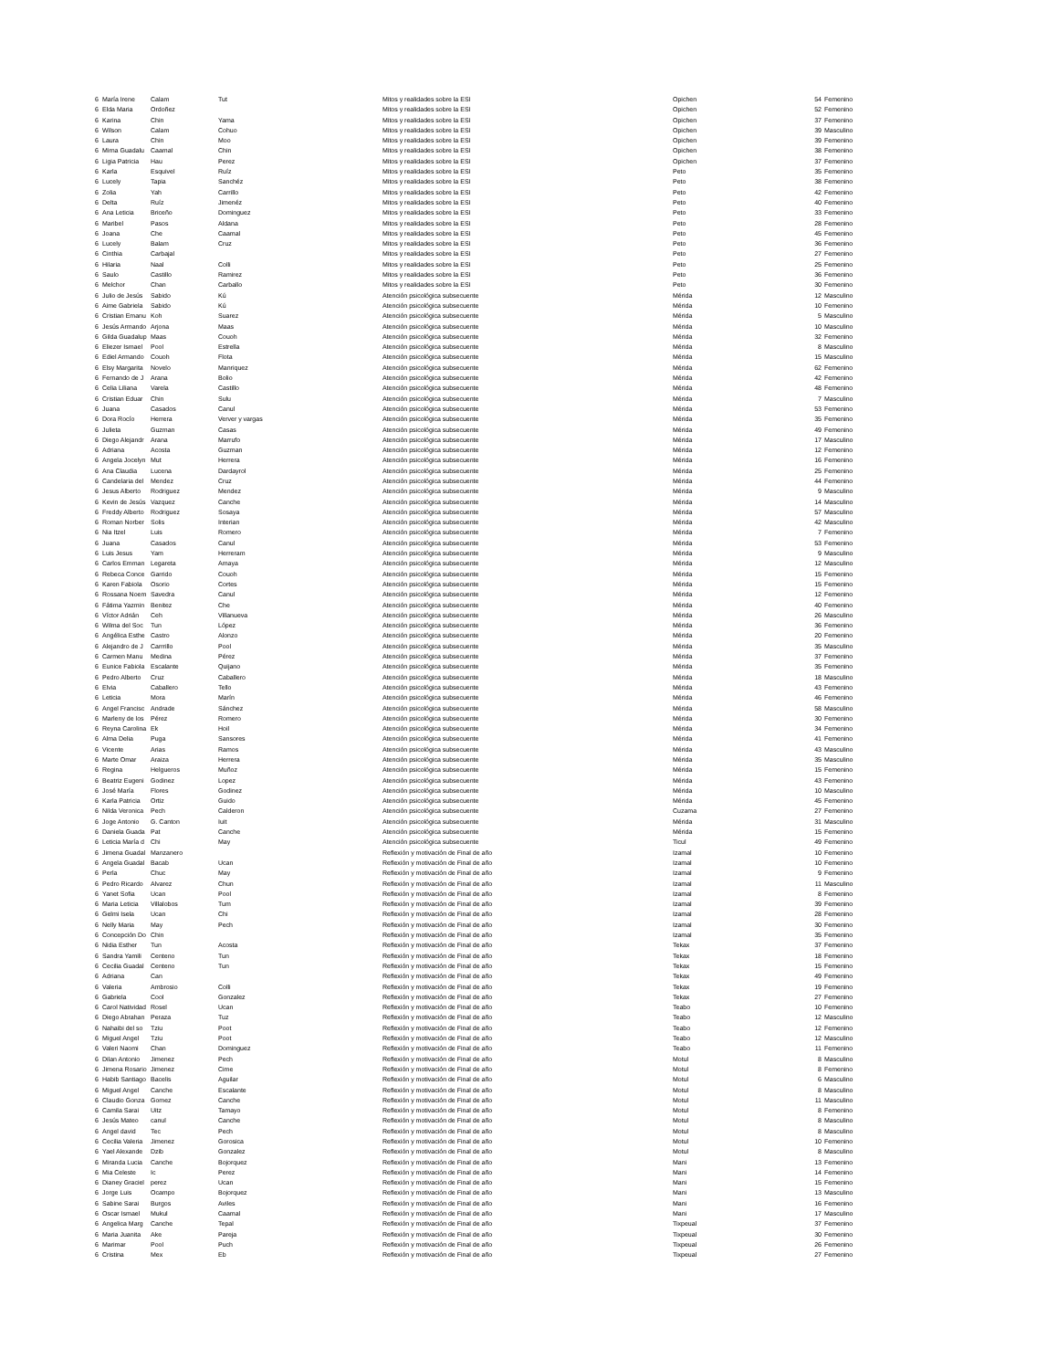| 6 | María Irene | Calam | Tut | Mitos y realidades sobre la ESI | Opichen | 54 | Femenino |
| 6 | Elda Maria | Ordoñez | | Mitos y realidades sobre la ESI | Opichen | 52 | Femenino |
| 6 | Karina | Chin | Yama | Mitos y realidades sobre la ESI | Opichen | 37 | Femenino |
| 6 | Wilson | Calam | Cohuo | Mitos y realidades sobre la ESI | Opichen | 39 | Masculino |
| 6 | Laura | Chin | Moo | Mitos y realidades sobre la ESI | Opichen | 39 | Femenino |
| 6 | Mirna Guadalu | Caamal | Chin | Mitos y realidades sobre la ESI | Opichen | 38 | Femenino |
| 6 | Ligia Patricia | Hau | Perez | Mitos y realidades sobre la ESI | Opichen | 37 | Femenino |
| 6 | Karla | Esquivel | Ruíz | Mitos y realidades sobre la ESI | Peto | 35 | Femenino |
| 6 | Lucely | Tapia | Sanchéz | Mitos y realidades sobre la ESI | Peto | 38 | Femenino |
| 6 | Zolia | Yah | Carrillo | Mitos y realidades sobre la ESI | Peto | 42 | Femenino |
| 6 | Delta | Ruíz | Jimenéz | Mitos y realidades sobre la ESI | Peto | 40 | Femenino |
| 6 | Ana Leticia | Briceño | Dominguez | Mitos y realidades sobre la ESI | Peto | 33 | Femenino |
| 6 | Maribel | Pasos | Aldana | Mitos y realidades sobre la ESI | Peto | 28 | Femenino |
| 6 | Joana | Che | Caamal | Mitos y realidades sobre la ESI | Peto | 45 | Femenino |
| 6 | Lucely | Balam | Cruz | Mitos y realidades sobre la ESI | Peto | 36 | Femenino |
| 6 | Cinthia | Carbajal | | Mitos y realidades sobre la ESI | Peto | 27 | Femenino |
| 6 | Hilaria | Naal | Colli | Mitos y realidades sobre la ESI | Peto | 25 | Femenino |
| 6 | Saulo | Castillo | Ramirez | Mitos y realidades sobre la ESI | Peto | 36 | Femenino |
| 6 | Melchor | Chan | Carballo | Mitos y realidades sobre la ESI | Peto | 30 | Femenino |
| 6 | Julio de Jesús | Sabido | Kú | Atención psicológica subsecuente | Mérida | 12 | Masculino |
| 6 | Aime Gabriela | Sabido | Kú | Atención psicológica subsecuente | Mérida | 10 | Femenino |
| 6 | Cristian Emanu | Koh | Suarez | Atención psicológica subsecuente | Mérida | 5 | Masculino |
| 6 | Jesús Armando | Arjona | Maas | Atención psicológica subsecuente | Mérida | 10 | Masculino |
| 6 | Gilda Guadalup | Maas | Couoh | Atención psicológica subsecuente | Mérida | 32 | Femenino |
| 6 | Eliezer Ismael | Pool | Estrella | Atención psicológica subsecuente | Mérida | 8 | Masculino |
| 6 | Ediel Armando | Couoh | Flota | Atención psicológica subsecuente | Mérida | 15 | Masculino |
| 6 | Elsy Margarita | Novelo | Manriquez | Atención psicológica subsecuente | Mérida | 62 | Femenino |
| 6 | Fernando de J | Arana | Bolio | Atención psicológica subsecuente | Mérida | 42 | Femenino |
| 6 | Celia Liliana | Varela | Castillo | Atención psicológica subsecuente | Mérida | 48 | Femenino |
| 6 | Cristian Eduar | Chin | Sulu | Atención psicológica subsecuente | Mérida | 7 | Masculino |
| 6 | Juana | Casados | Canul | Atención psicológica subsecuente | Mérida | 53 | Femenino |
| 6 | Dora Rocío | Herrera | Verver y vargas | Atención psicológica subsecuente | Mérida | 35 | Femenino |
| 6 | Julieta | Guzman | Casas | Atención psicológica subsecuente | Mérida | 49 | Femenino |
| 6 | Diego Alejandr | Arana | Marrufo | Atención psicológica subsecuente | Mérida | 17 | Masculino |
| 6 | Adriana | Acosta | Guzman | Atención psicológica subsecuente | Mérida | 12 | Femenino |
| 6 | Angela Jocelyn | Mut | Herrera | Atención psicológica subsecuente | Mérida | 16 | Femenino |
| 6 | Ana Claudia | Lucena | Dardayrol | Atención psicológica subsecuente | Mérida | 25 | Femenino |
| 6 | Candelaria del | Mendez | Cruz | Atención psicológica subsecuente | Mérida | 44 | Femenino |
| 6 | Jesus Alberto | Rodriguez | Mendez | Atención psicológica subsecuente | Mérida | 9 | Masculino |
| 6 | Kevin de Jesús | Vazquez | Canche | Atención psicológica subsecuente | Mérida | 14 | Masculino |
| 6 | Freddy Alberto | Rodriguez | Sosaya | Atención psicológica subsecuente | Mérida | 57 | Masculino |
| 6 | Roman Norber | Solis | Interian | Atención psicológica subsecuente | Mérida | 42 | Masculino |
| 6 | Nia Itzel | Luis | Romero | Atención psicológica subsecuente | Mérida | 7 | Femenino |
| 6 | Juana | Casados | Canul | Atención psicológica subsecuente | Mérida | 53 | Femenino |
| 6 | Luis Jesus | Yam | Herreram | Atención psicológica subsecuente | Mérida | 9 | Masculino |
| 6 | Carlos Emman | Legareta | Amaya | Atención psicológica subsecuente | Mérida | 12 | Masculino |
| 6 | Rebeca Conce | Garrido | Couoh | Atención psicológica subsecuente | Mérida | 15 | Femenino |
| 6 | Karen Fabiola | Osorio | Cortes | Atención psicológica subsecuente | Mérida | 15 | Femenino |
| 6 | Rossana Noem | Savedra | Canul | Atención psicológica subsecuente | Mérida | 12 | Femenino |
| 6 | Fátima Yazmin | Benitez | Che | Atención psicológica subsecuente | Mérida | 40 | Femenino |
| 6 | Víctor Adrián | Ceh | Villanueva | Atención psicológica subsecuente | Mérida | 26 | Masculino |
| 6 | Wilma del Soc | Tun | López | Atención psicológica subsecuente | Mérida | 36 | Femenino |
| 6 | Angélica Esthe | Castro | Alonzo | Atención psicológica subsecuente | Mérida | 20 | Femenino |
| 6 | Alejandro de J | Carrrillo | Pool | Atención psicológica subsecuente | Mérida | 35 | Masculino |
| 6 | Carmen Manu | Medina | Pérez | Atención psicológica subsecuente | Mérida | 37 | Femenino |
| 6 | Eunice Fabiola | Escalante | Quijano | Atención psicológica subsecuente | Mérida | 35 | Femenino |
| 6 | Pedro Alberto | Cruz | Caballero | Atención psicológica subsecuente | Mérida | 18 | Masculino |
| 6 | Elvia | Caballero | Tello | Atención psicológica subsecuente | Mérida | 43 | Femenino |
| 6 | Leticia | Mora | Marín | Atención psicológica subsecuente | Mérida | 46 | Femenino |
| 6 | Angel Francisc | Andrade | Sánchez | Atención psicológica subsecuente | Mérida | 58 | Masculino |
| 6 | Marleny de los | Pérez | Romero | Atención psicológica subsecuente | Mérida | 30 | Femenino |
| 6 | Reyna Carolina | Ek | Hoil | Atención psicológica subsecuente | Mérida | 34 | Femenino |
| 6 | Alma Delia | Puga | Sansores | Atención psicológica subsecuente | Mérida | 41 | Femenino |
| 6 | Vicente | Arias | Ramos | Atención psicológica subsecuente | Mérida | 43 | Masculino |
| 6 | Marte Omar | Araiza | Herrera | Atención psicológica subsecuente | Mérida | 35 | Masculino |
| 6 | Regina | Helgueros | Muñoz | Atención psicológica subsecuente | Mérida | 15 | Femenino |
| 6 | Beatriz Eugeni | Godinez | Lopez | Atención psicológica subsecuente | Mérida | 43 | Femenino |
| 6 | José María | Flores | Godinez | Atención psicológica subsecuente | Mérida | 10 | Masculino |
| 6 | Karla Patricia | Ortiz | Guido | Atención psicológica subsecuente | Mérida | 45 | Femenino |
| 6 | Nilda Veronica | Pech | Calderon | Atención psicológica subsecuente | Cuzama | 27 | Femenino |
| 6 | Joge Antonio | G. Canton | Iuit | Atención psicológica subsecuente | Mérida | 31 | Masculino |
| 6 | Daniela Guada | Pat | Canche | Atención psicológica subsecuente | Mérida | 15 | Femenino |
| 6 | Leticia María d | Chi | May | Atención psicológica subsecuente | Ticul | 49 | Femenino |
| 6 | Jimena Guadal | Manzanero | | Reflexión y motivación de Final de año | Izamal | 10 | Femenino |
| 6 | Angela Guadal | Bacab | Ucan | Reflexión y motivación de Final de año | Izamal | 10 | Femenino |
| 6 | Perla | Chuc | May | Reflexión y motivación de Final de año | Izamal | 9 | Femenino |
| 6 | Pedro Ricardo | Alvarez | Chun | Reflexión y motivación de Final de año | Izamal | 11 | Masculino |
| 6 | Yanet Sofia | Ucan | Pool | Reflexión y motivación de Final de año | Izamal | 8 | Femenino |
| 6 | Maria Leticia | Villalobos | Tum | Reflexión y motivación de Final de año | Izamal | 39 | Femenino |
| 6 | Gelmi Isela | Ucan | Chi | Reflexión y motivación de Final de año | Izamal | 28 | Femenino |
| 6 | Nelly Maria | May | Pech | Reflexión y motivación de Final de año | Izamal | 30 | Femenino |
| 6 | Concepción Do | Chin | | Reflexión y motivación de Final de año | Izamal | 35 | Femenino |
| 6 | Nidia Esther | Tun | Acosta | Reflexión y motivación de Final de año | Tekax | 37 | Femenino |
| 6 | Sandra Yamili | Centeno | Tun | Reflexión y motivación de Final de año | Tekax | 18 | Femenino |
| 6 | Cecilia Guadal | Centeno | Tun | Reflexión y motivación de Final de año | Tekax | 15 | Femenino |
| 6 | Adriana | Can | | Reflexión y motivación de Final de año | Tekax | 49 | Femenino |
| 6 | Valeria | Ambrosio | Colli | Reflexión y motivación de Final de año | Tekax | 19 | Femenino |
| 6 | Gabriela | Cool | Gonzalez | Reflexión y motivación de Final de año | Tekax | 27 | Femenino |
| 6 | Carol Natividad | Rosel | Ucan | Reflexión y motivación de Final de año | Teabo | 10 | Femenino |
| 6 | Diego Abrahan | Peraza | Tuz | Reflexión y motivación de Final de año | Teabo | 12 | Masculino |
| 6 | Nahaibi del so | Tziu | Poot | Reflexión y motivación de Final de año | Teabo | 12 | Femenino |
| 6 | Miguel Angel | Tziu | Poot | Reflexión y motivación de Final de año | Teabo | 12 | Masculino |
| 6 | Valeri Naomi | Chan | Dominguez | Reflexión y motivación de Final de año | Teabo | 11 | Femenino |
| 6 | Dilan Antonio | Jimenez | Pech | Reflexión y motivación de Final de año | Motul | 8 | Masculino |
| 6 | Jimena Rosario | Jimenez | Cime | Reflexión y motivación de Final de año | Motul | 8 | Femenino |
| 6 | Habib Santiago | Bacelis | Aguilar | Reflexión y motivación de Final de año | Motul | 6 | Masculino |
| 6 | Miguel Angel | Canche | Escalante | Reflexión y motivación de Final de año | Motul | 8 | Masculino |
| 6 | Claudio Gonza | Gomez | Canche | Reflexión y motivación de Final de año | Motul | 11 | Masculino |
| 6 | Camila Sarai | Uitz | Tamayo | Reflexión y motivación de Final de año | Motul | 8 | Femenino |
| 6 | Jesús Mateo | canul | Canche | Reflexión y motivación de Final de año | Motul | 8 | Masculino |
| 6 | Angel david | Tec | Pech | Reflexión y motivación de Final de año | Motul | 8 | Masculino |
| 6 | Cecilia Valeria | Jimenez | Gorosica | Reflexión y motivación de Final de año | Motul | 10 | Femenino |
| 6 | Yael Alexande | Dzib | Gonzalez | Reflexión y motivación de Final de año | Motul | 8 | Masculino |
| 6 | Miranda Lucia | Canche | Bojorquez | Reflexión y motivación de Final de año | Mani | 13 | Femenino |
| 6 | Mia Celeste | Ic | Perez | Reflexión y motivación de Final de año | Mani | 14 | Femenino |
| 6 | Dianey Graciel | perez | Ucan | Reflexión y motivación de Final de año | Mani | 15 | Femenino |
| 6 | Jorge Luis | Ocampo | Bojorquez | Reflexión y motivación de Final de año | Mani | 13 | Masculino |
| 6 | Sabine Sarai | Burgos | Aviles | Reflexión y motivación de Final de año | Mani | 16 | Femenino |
| 6 | Oscar Ismael | Mukul | Caamal | Reflexión y motivación de Final de año | Mani | 17 | Masculino |
| 6 | Angelica Marg | Canche | Tepal | Reflexión y motivación de Final de año | Tixpeual | 37 | Femenino |
| 6 | Maria Juanita | Ake | Pareja | Reflexión y motivación de Final de año | Tixpeual | 30 | Femenino |
| 6 | Marimar | Pool | Puch | Reflexión y motivación de Final de año | Tixpeual | 26 | Femenino |
| 6 | Cristina | Mex | Eb | Reflexión y motivación de Final de año | Tixpeual | 27 | Femenino |